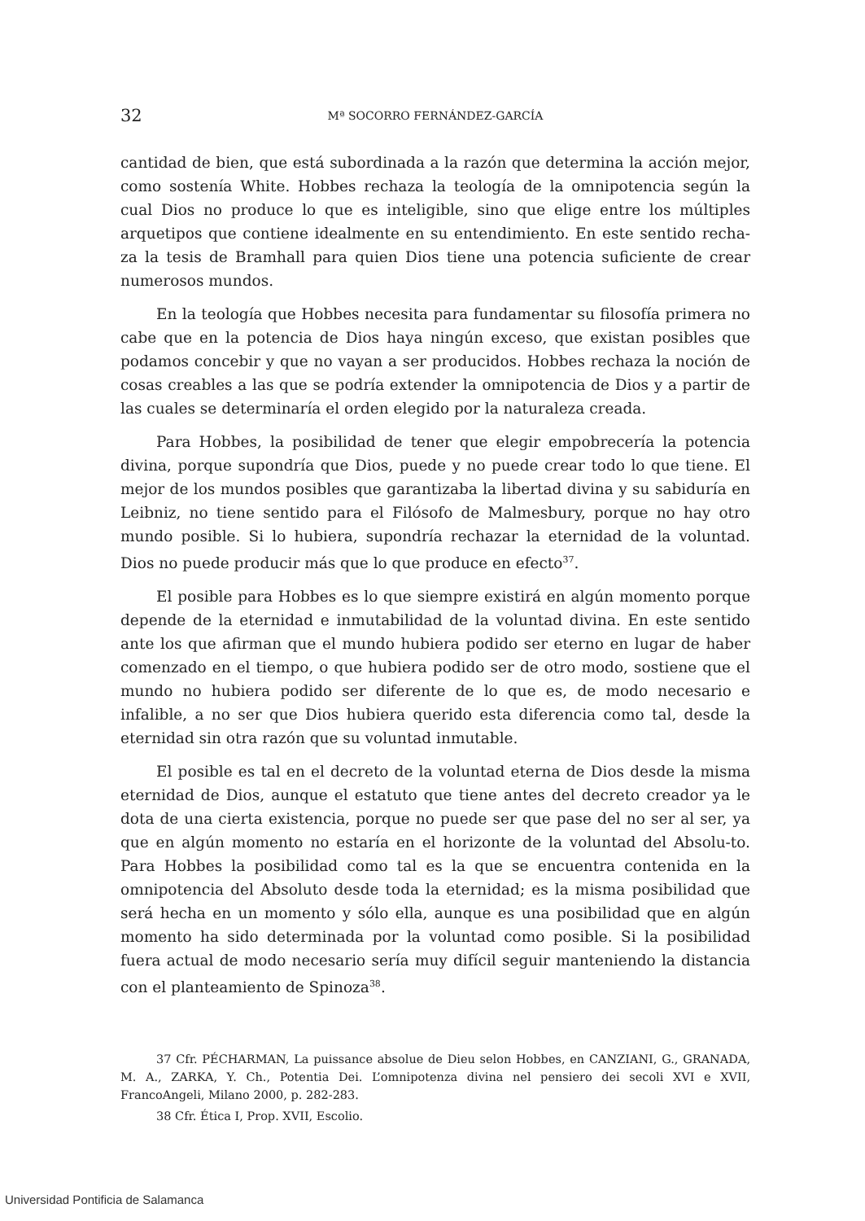32 Mª SOCORRO FERNÁNDEZ-GARCÍA
cantidad de bien, que está subordinada a la razón que determina la acción mejor, como sostenía White. Hobbes rechaza la teología de la omnipotencia según la cual Dios no produce lo que es inteligible, sino que elige entre los múltiples arquetipos que contiene idealmente en su entendimiento. En este sentido recha-za la tesis de Bramhall para quien Dios tiene una potencia suficiente de crear numerosos mundos.
En la teología que Hobbes necesita para fundamentar su filosofía primera no cabe que en la potencia de Dios haya ningún exceso, que existan posibles que podamos concebir y que no vayan a ser producidos. Hobbes rechaza la noción de cosas creables a las que se podría extender la omnipotencia de Dios y a partir de las cuales se determinaría el orden elegido por la naturaleza creada.
Para Hobbes, la posibilidad de tener que elegir empobrecería la potencia divina, porque supondría que Dios, puede y no puede crear todo lo que tiene. El mejor de los mundos posibles que garantizaba la libertad divina y su sabiduría en Leibniz, no tiene sentido para el Filósofo de Malmesbury, porque no hay otro mundo posible. Si lo hubiera, supondría rechazar la eternidad de la voluntad. Dios no puede producir más que lo que produce en efecto<sup>37</sup>.
El posible para Hobbes es lo que siempre existirá en algún momento porque depende de la eternidad e inmutabilidad de la voluntad divina. En este sentido ante los que afirman que el mundo hubiera podido ser eterno en lugar de haber comenzado en el tiempo, o que hubiera podido ser de otro modo, sostiene que el mundo no hubiera podido ser diferente de lo que es, de modo necesario e infalible, a no ser que Dios hubiera querido esta diferencia como tal, desde la eternidad sin otra razón que su voluntad inmutable.
El posible es tal en el decreto de la voluntad eterna de Dios desde la misma eternidad de Dios, aunque el estatuto que tiene antes del decreto creador ya le dota de una cierta existencia, porque no puede ser que pase del no ser al ser, ya que en algún momento no estaría en el horizonte de la voluntad del Absolu-to. Para Hobbes la posibilidad como tal es la que se encuentra contenida en la omnipotencia del Absoluto desde toda la eternidad; es la misma posibilidad que será hecha en un momento y sólo ella, aunque es una posibilidad que en algún momento ha sido determinada por la voluntad como posible. Si la posibilidad fuera actual de modo necesario sería muy difícil seguir manteniendo la distancia con el planteamiento de Spinoza<sup>38</sup>.
37 Cfr. PÉCHARMAN, La puissance absolue de Dieu selon Hobbes, en CANZIANI, G., GRANADA, M. A., ZARKA, Y. Ch., Potentia Dei. L’omnipotenza divina nel pensiero dei secoli XVI e XVII, FrancoAngeli, Milano 2000, p. 282-283.
38 Cfr. Ética I, Prop. XVII, Escolio.
Universidad Pontificia de Salamanca